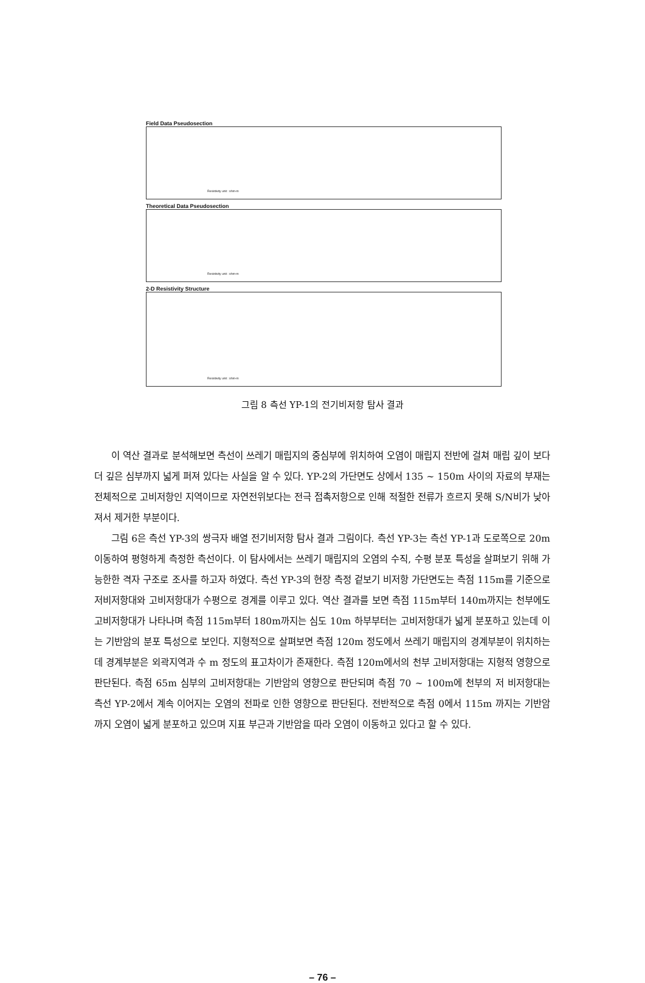Field Data Pseudosection
Resistivity unit : ohm-m
Theoretical Data Pseudosection
Resistivity unit : ohm-m
2-D Resistivity Structure
Resistivity unit : ohm-m
그림 8 측선 YP-1의 전기비저항 탐사 결과
이 역산 결과로 분석해보면 측선이 쓰레기 매립지의 중심부에 위치하여 오염이 매립지 전반에 걸쳐 매립 깊이 보다 더 깊은 심부까지 넓게 퍼져 있다는 사실을 알 수 있다. YP-2의 가단면도 상에서 135 ~ 150m 사이의 자료의 부재는 전체적으로 고비저항인 지역이므로 자연전위보다는 전극 접촉저항으로 인해 적절한 전류가 흐르지 못해 S/N비가 낮아져서 제거한 부분이다.
그림 6은 측선 YP-3의 쌍극자 배열 전기비저항 탐사 결과 그림이다. 측선 YP-3는 측선 YP-1과 도로쪽으로 20m 이동하여 평형하게 측정한 측선이다. 이 탐사에서는 쓰레기 매립지의 오염의 수직, 수평 분포 특성을 살펴보기 위해 가능한한 격자 구조로 조사를 하고자 하였다. 측선 YP-3의 현장 측정 겉보기 비저항 가단면도는 측점 115m를 기준으로 저비저항대와 고비저항대가 수평으로 경계를 이루고 있다. 역산 결과를 보면 측점 115m부터 140m까지는 천부에도 고비저항대가 나타나며 측점 115m부터 180m까지는 심도 10m 하부부터는 고비저항대가 넓게 분포하고 있는데 이는 기반암의 분포 특성으로 보인다. 지형적으로 살펴보면 측점 120m 정도에서 쓰레기 매립지의 경계부분이 위치하는데 경계부분은 외곽지역과 수 m 정도의 표고차이가 존재한다. 측점 120m에서의 천부 고비저항대는 지형적 영향으로 판단된다. 측점 65m 심부의 고비저항대는 기반암의 영향으로 판단되며 측점 70 ~ 100m에 천부의 저 비저항대는 측선 YP-2에서 계속 이어지는 오염의 전파로 인한 영향으로 판단된다. 전반적으로 측점 0에서 115m 까지는 기반암까지 오염이 넓게 분포하고 있으며 지표 부근과 기반암을 따라 오염이 이동하고 있다고 할 수 있다.
– 76 –